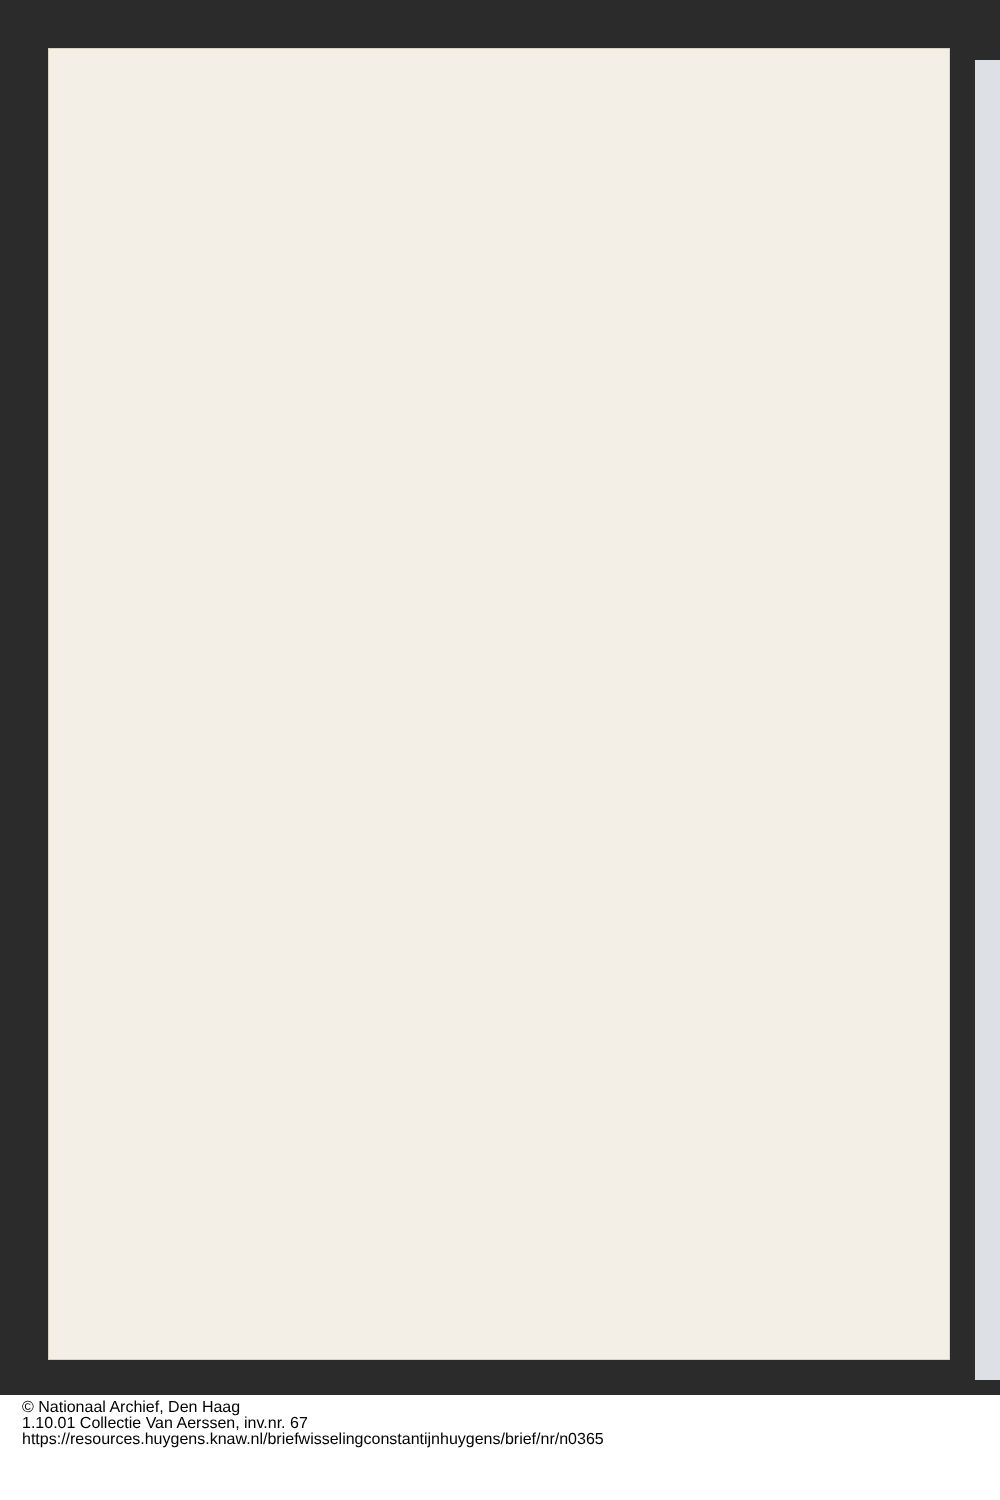© Nationaal Archief, Den Haag
1.10.01 Collectie Van Aerssen, inv.nr. 67
https://resources.huygens.knaw.nl/briefwisselingconstantijnhuygens/brief/nr/n0365